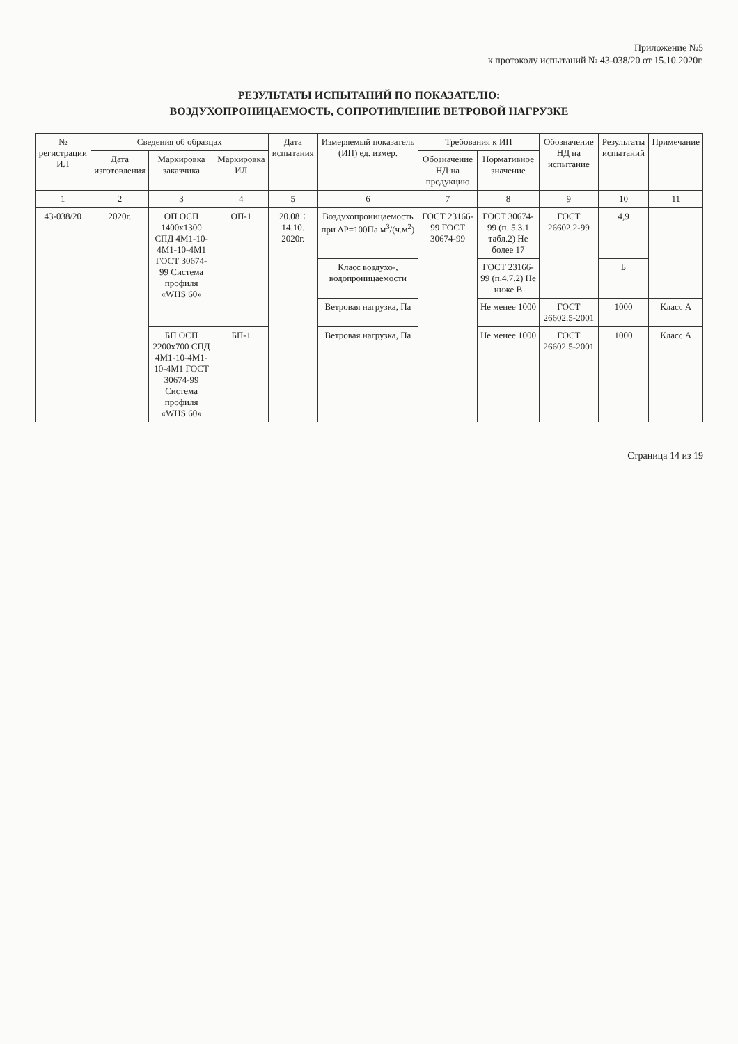Приложение №5
к протоколу испытаний № 43-038/20 от 15.10.2020г.
РЕЗУЛЬТАТЫ ИСПЫТАНИЙ ПО ПОКАЗАТЕЛЮ:
ВОЗДУХОПРОНИЦАЕМОСТЬ, СОПРОТИВЛЕНИЕ ВЕТРОВОЙ НАГРУЗКЕ
| № регистрации ИЛ | Сведения об образцах | | | Дата испытания | Измеряемый показатель (ИП) ед. измер. | Требования к ИП | | Обозначение НД на испытание | Результаты испытаний | Примечание |
| --- | --- | --- | --- | --- | --- | --- | --- | --- | --- | --- |
| | Дата изготовления | Маркировка заказчика | Маркировка ИЛ | | | Обозначение НД на продукцию | Нормативное значение | | | |
| 1 | 2 | 3 | 4 | 5 | 6 | 7 | 8 | 9 | 10 | 11 |
| 43-038/20 | 2020г. | ОП ОСП 1400x1300 СПД 4М1-10-4М1-10-4М1 ГОСТ 30674-99 Система профиля «WHS 60» | ОП-1 | 20.08 ÷ 14.10. 2020г. | Воздухопроницаемость при ΔP=100Па м<sup>3</sup>/(ч.м<sup>2</sup>) | ГОСТ 23166-99 ГОСТ 30674-99 | ГОСТ 30674-99 (п. 5.3.1 табл.2) Не более 17 | ГОСТ 26602.2-99 | 4,9 | |
| | | | | | Класс воздухо-, водопроницаемости | | ГОСТ 23166-99 (п.4.7.2) Не ниже В | | Б | |
| | | | | | Ветровая нагрузка, Па | | Не менее 1000 | ГОСТ 26602.5-2001 | 1000 | Класс А |
| | | БП ОСП 2200x700 СПД 4М1-10-4М1-10-4М1 ГОСТ 30674-99 Система профиля «WHS 60» | БП-1 | | Ветровая нагрузка, Па | | Не менее 1000 | ГОСТ 26602.5-2001 | 1000 | Класс А |
Страница 14 из 19